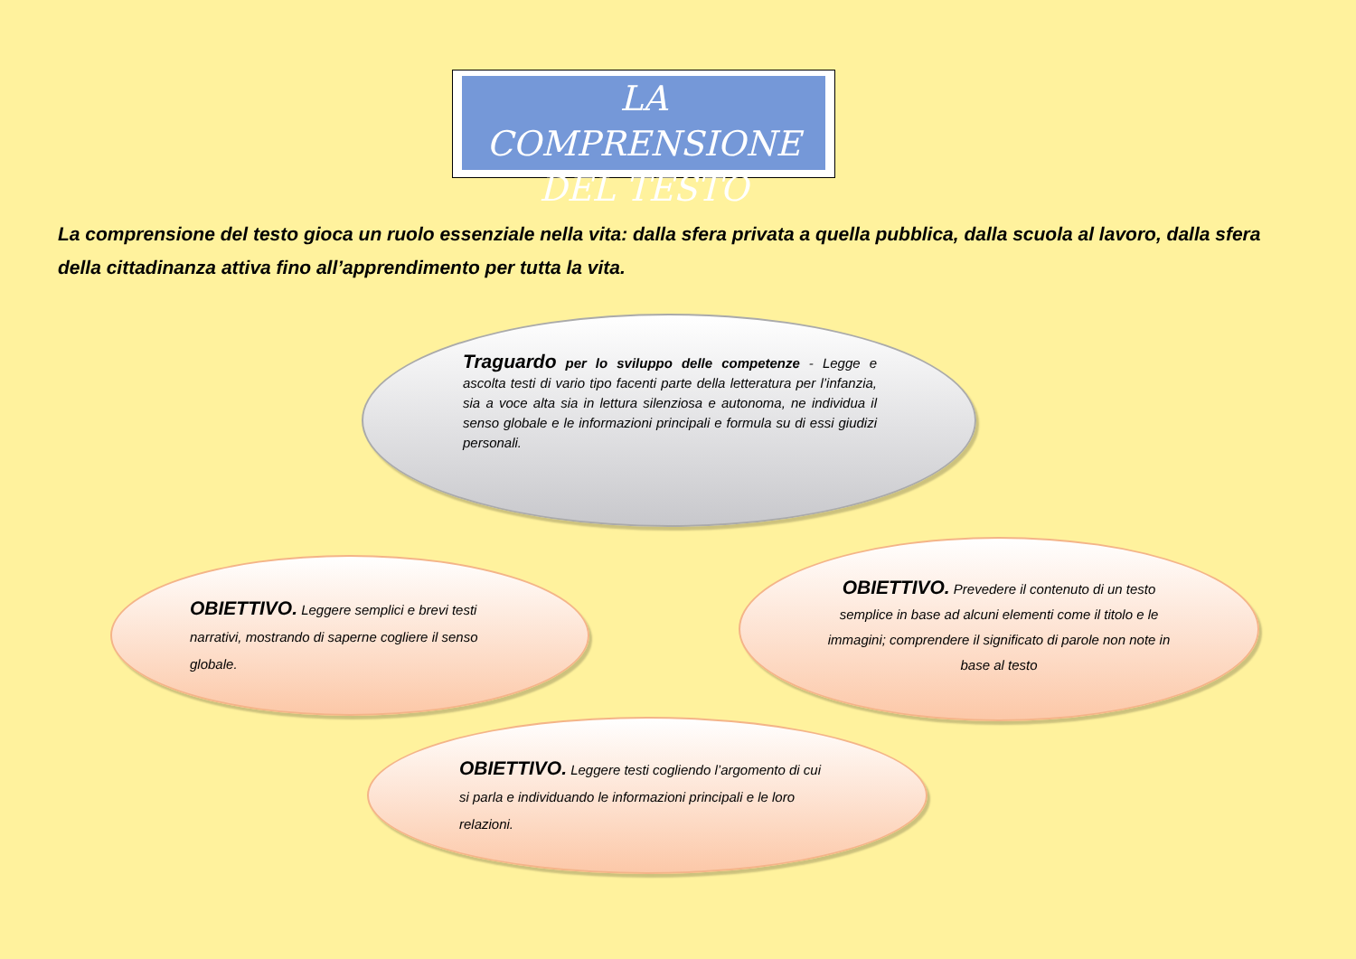LA COMPRENSIONE DEL TESTO
La comprensione del testo gioca un ruolo essenziale nella vita: dalla sfera privata a quella pubblica, dalla scuola al lavoro, dalla sfera della cittadinanza attiva fino all’apprendimento per tutta la vita.
Traguardo per lo sviluppo delle competenze - Legge e ascolta testi di vario tipo facenti parte della letteratura per l’infanzia, sia a voce alta sia in lettura silenziosa e autonoma, ne individua il senso globale e le informazioni principali e formula su di essi giudizi personali.
OBIETTIVO. Leggere semplici e brevi testi narrativi, mostrando di saperne cogliere il senso globale.
OBIETTIVO. Prevedere il contenuto di un testo semplice in base ad alcuni elementi come il titolo e le immagini; comprendere il significato di parole non note in base al testo
OBIETTIVO. Leggere testi cogliendo l’argomento di cui si parla e individuando le informazioni principali e le loro relazioni.